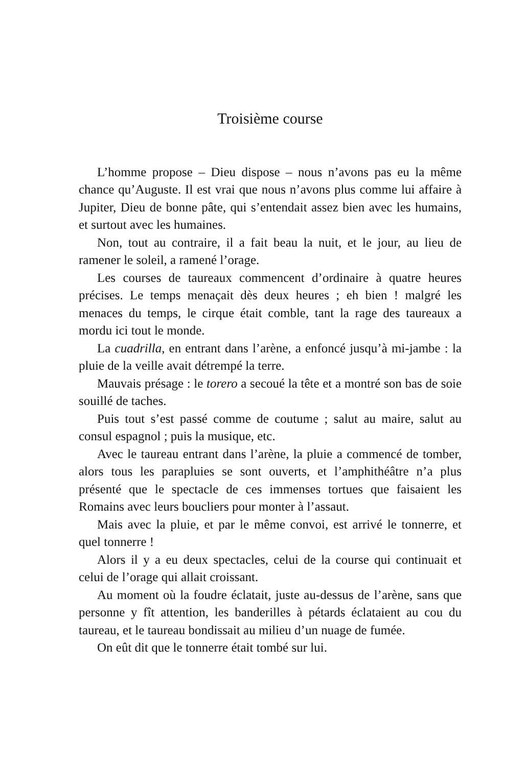Troisième course
L’homme propose – Dieu dispose – nous n’avons pas eu la même chance qu’Auguste. Il est vrai que nous n’avons plus comme lui affaire à Jupiter, Dieu de bonne pâte, qui s’entendait assez bien avec les humains, et surtout avec les humaines.
Non, tout au contraire, il a fait beau la nuit, et le jour, au lieu de ramener le soleil, a ramené l’orage.
Les courses de taureaux commencent d’ordinaire à quatre heures précises. Le temps menaçait dès deux heures ; eh bien ! malgré les menaces du temps, le cirque était comble, tant la rage des taureaux a mordu ici tout le monde.
La cuadrilla, en entrant dans l’arène, a enfoncé jusqu’à mi-jambe : la pluie de la veille avait détrempé la terre.
Mauvais présage : le torero a secoué la tête et a montré son bas de soie souillé de taches.
Puis tout s’est passé comme de coutume ; salut au maire, salut au consul espagnol ; puis la musique, etc.
Avec le taureau entrant dans l’arène, la pluie a commencé de tomber, alors tous les parapluies se sont ouverts, et l’amphithéâtre n’a plus présenté que le spectacle de ces immenses tortues que faisaient les Romains avec leurs boucliers pour monter à l’assaut.
Mais avec la pluie, et par le même convoi, est arrivé le tonnerre, et quel tonnerre !
Alors il y a eu deux spectacles, celui de la course qui continuait et celui de l’orage qui allait croissant.
Au moment où la foudre éclatait, juste au-dessus de l’arène, sans que personne y fît attention, les banderilles à pétards éclataient au cou du taureau, et le taureau bondissait au milieu d’un nuage de fumée.
On eût dit que le tonnerre était tombé sur lui.